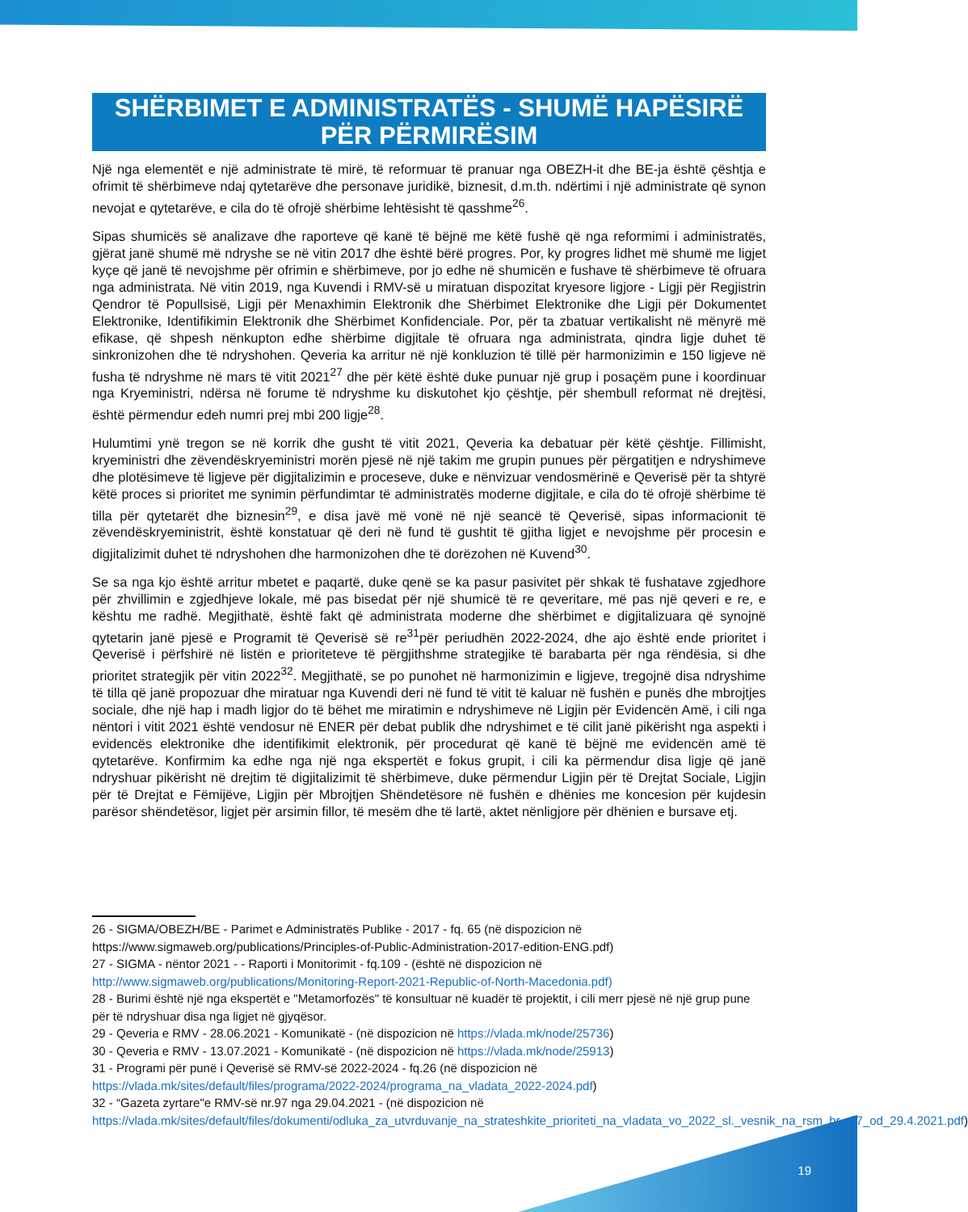SHËRBIMET E ADMINISTRATËS - SHUMË HAPËSIRË PËR PËRMIRËSIM
Një nga elementët e një administrate të mirë, të reformuar të pranuar nga OBEZH-it dhe BE-ja është çështja e ofrimit të shërbimeve ndaj qytetarëve dhe personave juridikë, biznesit, d.m.th. ndërtimi i një administrate që synon nevojat e qytetarëve, e cila do të ofrojë shërbime lehtësisht të qasshme<sup>26</sup>.
Sipas shumicës së analizave dhe raporteve që kanë të bëjnë me këtë fushë që nga reformimi i administratës, gjërat janë shumë më ndryshe se në vitin 2017 dhe është bërë progres. Por, ky progres lidhet më shumë me ligjet kyçe që janë të nevojshme për ofrimin e shërbimeve, por jo edhe në shumicën e fushave të shërbimeve të ofruara nga administrata. Në vitin 2019, nga Kuvendi i RMV-së u miratuan dispozitat kryesore ligjore - Ligji për Regjistrin Qendror të Popullsisë, Ligji për Menaxhimin Elektronik dhe Shërbimet Elektronike dhe Ligji për Dokumentet Elektronike, Identifikimin Elektronik dhe Shërbimet Konfidenciale. Por, për ta zbatuar vertikalisht në mënyrë më efikase, që shpesh nënkupton edhe shërbime digjitale të ofruara nga administrata, qindra ligje duhet të sinkronizohen dhe të ndryshohen. Qeveria ka arritur në një konkluzion të tillë për harmonizimin e 150 ligjeve në fusha të ndryshme në mars të vitit 2021<sup>27</sup> dhe për këtë është duke punuar një grup i posaçëm pune i koordinuar nga Kryeministri, ndërsa në forume të ndryshme ku diskutohet kjo çështje, për shembull reformat në drejtësi, është përmendur edeh numri prej mbi 200 ligje<sup>28</sup>.
Hulumtimi ynë tregon se në korrik dhe gusht të vitit 2021, Qeveria ka debatuar për këtë çështje. Fillimisht, kryeministri dhe zëvendëskryeministri morën pjesë në një takim me grupin punues për përgatitjen e ndryshimeve dhe plotësimeve të ligjeve për digjitalizimin e proceseve, duke e nënvizuar vendosmërinë e Qeverisë për ta shtyrë këtë proces si prioritet me synimin përfundimtar të administratës moderne digjitale, e cila do të ofrojë shërbime të tilla për qytetarët dhe biznesin<sup>29</sup>, e disa javë më vonë në një seancë të Qeverisë, sipas informacionit të zëvendëskryeministrit, është konstatuar që deri në fund të gushtit të gjitha ligjet e nevojshme për procesin e digjitalizimit duhet të ndryshohen dhe harmonizohen dhe të dorëzohen në Kuvend<sup>30</sup>.
Se sa nga kjo është arritur mbetet e paqartë, duke qenë se ka pasur pasivitet për shkak të fushatave zgjedhore për zhvillimin e zgjedhjeve lokale, më pas bisedat për një shumicë të re qeveritare, më pas një qeveri e re, e kështu me radhë. Megjithatë, është fakt që administrata moderne dhe shërbimet e digjitalizuara që synojnë qytetarin janë pjesë e Programit të Qeverisë së re<sup>31</sup>për periudhën 2022-2024, dhe ajo është ende prioritet i Qeverisë i përfshirë në listën e prioriteteve të përgjithshme strategjike të barabarta për nga rëndësia, si dhe prioritet strategjik për vitin 2022<sup>32</sup>. Megjithatë, se po punohet në harmonizimin e ligjeve, tregojnë disa ndryshime të tilla që janë propozuar dhe miratuar nga Kuvendi deri në fund të vitit të kaluar në fushën e punës dhe mbrojtjes sociale, dhe një hap i madh ligjor do të bëhet me miratimin e ndryshimeve në Ligjin për Evidencën Amë, i cili nga nëntori i vitit 2021 është vendosur në ENER për debat publik dhe ndryshimet e të cilit janë pikërisht nga aspekti i evidencës elektronike dhe identifikimit elektronik, për procedurat që kanë të bëjnë me evidencën amë të qytetarëve. Konfirmim ka edhe nga një nga ekspertët e fokus grupit, i cili ka përmendur disa ligje që janë ndryshuar pikërisht në drejtim të digjitalizimit të shërbimeve, duke përmendur Ligjin për të Drejtat Sociale, Ligjin për të Drejtat e Fëmijëve, Ligjin për Mbrojtjen Shëndetësore në fushën e dhënies me koncesion për kujdesin parësor shëndetësor, ligjet për arsimin fillor, të mesëm dhe të lartë, aktet nënligjore për dhënien e bursave etj.
26 - SIGMA/OBEZH/BE - Parimet e Administratës Publike - 2017 - fq. 65 (në dispozicion në https://www.sigmaweb.org/publications/Principles-of-Public-Administration-2017-edition-ENG.pdf)
27 - SIGMA - nëntor 2021 - - Raporti i Monitorimit - fq.109 - (është në dispozicion në http://www.sigmaweb.org/publications/Monitoring-Report-2021-Republic-of-North-Macedonia.pdf)
28 - Burimi është një nga ekspertët e "Metamorfozës" të konsultuar në kuadër të projektit, i cili merr pjesë në një grup pune për të ndryshuar disa nga ligjet në gjyqësor.
29 - Qeveria e RMV - 28.06.2021 - Komunikatë - (në dispozicion në https://vlada.mk/node/25736)
30 - Qeveria e RMV - 13.07.2021 - Komunikatë - (në dispozicion në https://vlada.mk/node/25913)
31 - Programi për punë i Qeverisë së RMV-së 2022-2024 - fq.26 (në dispozicion në https://vlada.mk/sites/default/files/programa/2022-2024/programa_na_vladata_2022-2024.pdf)
32 - “Gazeta zyrtare"e RMV-së nr.97 nga 29.04.2021 - (në dispozicion në https://vlada.mk/sites/default/files/dokumenti/odluka_za_utvrduvanje_na_strateshkite_prioriteti_na_vladata_vo_2022_sl._vesnik_na_rsm_br._97_od_29.4.2021.pdf)
19